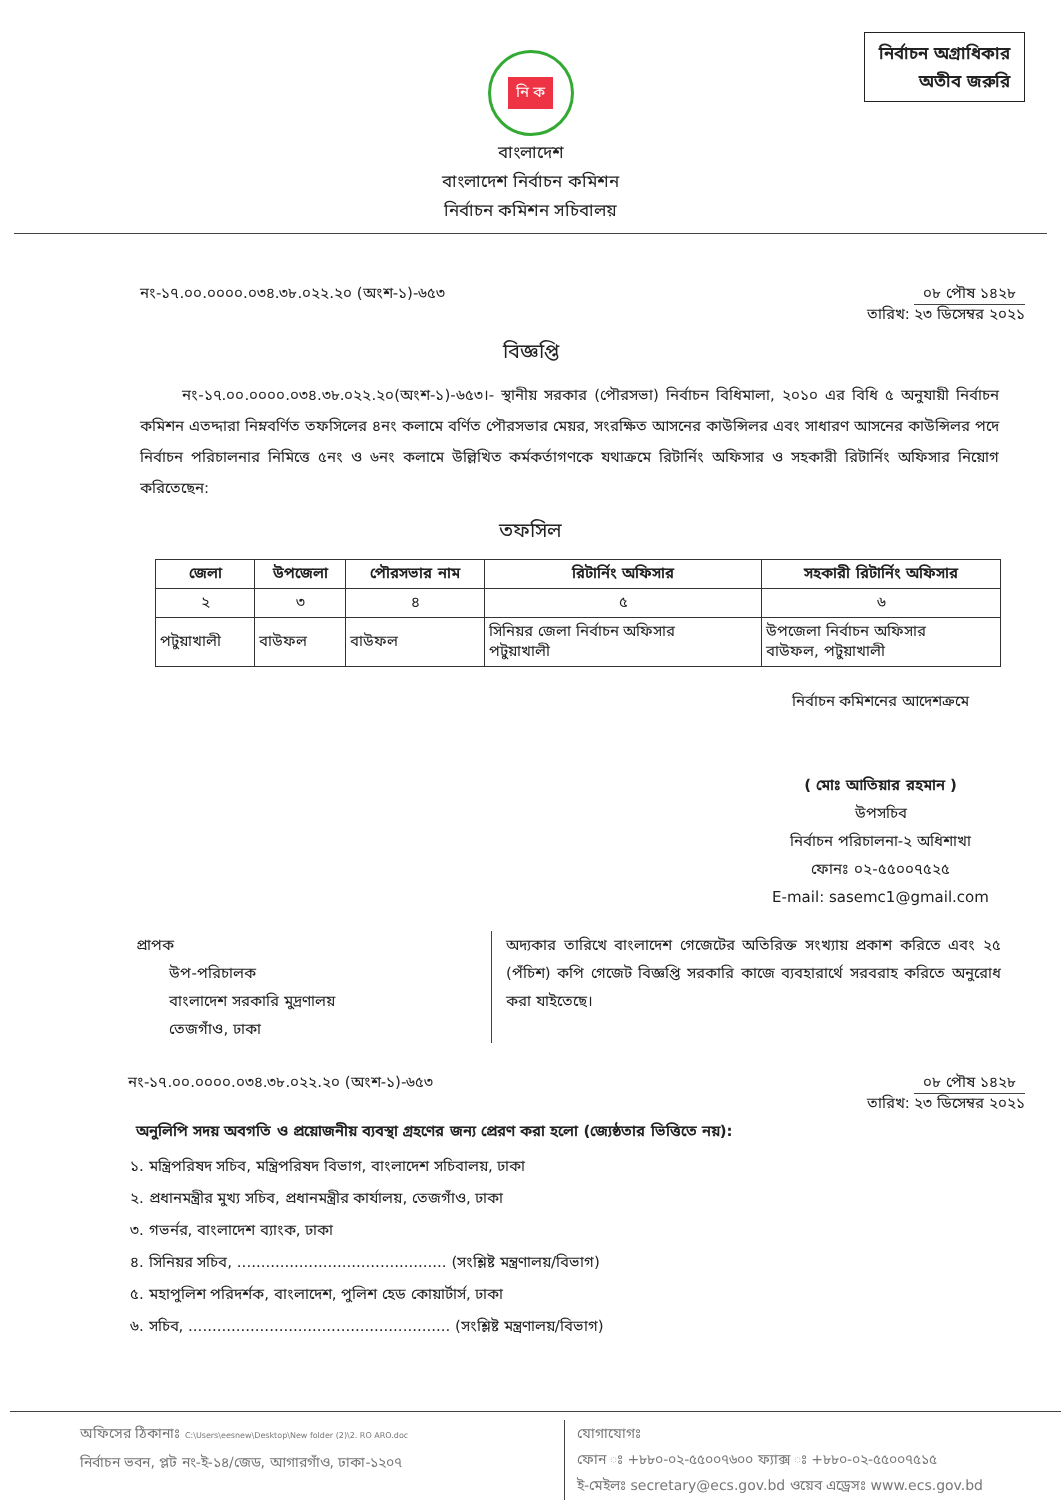নির্বাচন অগ্রাধিকার
অতীব জরুরি
নি ক
বাংলাদেশ
বাংলাদেশ নির্বাচন কমিশন
নির্বাচন কমিশন সচিবালয়
নং-১৭.০০.০০০০.০৩৪.৩৮.০২২.২০ (অংশ-১)-৬৫৩ তারিখ:
০৮ পৌষ ১৪২৮
২৩ ডিসেম্বর ২০২১
বিজ্ঞপ্তি
নং-১৭.০০.০০০০.০৩৪.৩৮.০২২.২০(অংশ-১)-৬৫৩।- স্থানীয় সরকার (পৌরসভা) নির্বাচন বিধিমালা, ২০১০ এর বিধি ৫ অনুযায়ী নির্বাচন কমিশন এতদ্দারা নিম্নবর্ণিত তফসিলের ৪নং কলামে বর্ণিত পৌরসভার মেয়র, সংরক্ষিত আসনের কাউন্সিলর এবং সাধারণ আসনের কাউন্সিলর পদে নির্বাচন পরিচালনার নিমিত্তে ৫নং ও ৬নং কলামে উল্লিখিত কর্মকর্তাগণকে যথাক্রমে রিটার্নিং অফিসার ও সহকারী রিটার্নিং অফিসার নিয়োগ করিতেছেন:
তফসিল
| জেলা | উপজেলা | পৌরসভার নাম | রিটার্নিং অফিসার | সহকারী রিটার্নিং অফিসার |
| --- | --- | --- | --- | --- |
| ২ | ৩ | ৪ | ৫ | ৬ |
| পটুয়াখালী | বাউফল | বাউফল | সিনিয়র জেলা নির্বাচন অফিসার পটুয়াখালী | উপজেলা নির্বাচন অফিসার বাউফল, পটুয়াখালী |
নির্বাচন কমিশনের আদেশক্রমে
( মোঃ আতিয়ার রহমান )
উপসচিব
নির্বাচন পরিচালনা-২ অধিশাখা
ফোনঃ ০২-৫৫০০৭৫২৫
E-mail: sasemc1@gmail.com
প্রাপক
উপ-পরিচালক
বাংলাদেশ সরকারি মুদ্রণালয়
তেজগাঁও, ঢাকা
অদ্যকার তারিখে বাংলাদেশ গেজেটের অতিরিক্ত সংখ্যায় প্রকাশ করিতে এবং ২৫ (পঁচিশ) কপি গেজেট বিজ্ঞপ্তি সরকারি কাজে ব্যবহারার্থে সরবরাহ করিতে অনুরোধ করা যাইতেছে।
নং-১৭.০০.০০০০.০৩৪.৩৮.০২২.২০ (অংশ-১)-৬৫৩ তারিখ:
০৮ পৌষ ১৪২৮
২৩ ডিসেম্বর ২০২১
অনুলিপি সদয় অবগতি ও প্রয়োজনীয় ব্যবস্থা গ্রহণের জন্য প্রেরণ করা হলো (জ্যেষ্ঠতার ভিত্তিতে নয়):
১. মন্ত্রিপরিষদ সচিব, মন্ত্রিপরিষদ বিভাগ, বাংলাদেশ সচিবালয়, ঢাকা
২. প্রধানমন্ত্রীর মুখ্য সচিব, প্রধানমন্ত্রীর কার্যালয়, তেজগাঁও, ঢাকা
৩. গভর্নর, বাংলাদেশ ব্যাংক, ঢাকা
৪. সিনিয়র সচিব, ............................................ (সংশ্লিষ্ট মন্ত্রণালয়/বিভাগ)
৫. মহাপুলিশ পরিদর্শক, বাংলাদেশ, পুলিশ হেড কোয়ার্টার্স, ঢাকা
৬. সচিব, ....................................................... (সংশ্লিষ্ট মন্ত্রণালয়/বিভাগ)
অফিসের ঠিকানাঃ C:\Users\eesnew\Desktop\New folder (2)\2. RO ARO.doc
নির্বাচন ভবন, প্লট নং-ই-১৪/জেড, আগারগাঁও, ঢাকা-১২০৭
যোগাযোগঃ
ফোন ঃ +৮৮০-০২-৫৫০০৭৬০০ ফ্যাক্স ঃ +৮৮০-০২-৫৫০০৭৫১৫
ই-মেইলঃ secretary@ecs.gov.bd ওয়েব এড্রেসঃ www.ecs.gov.bd